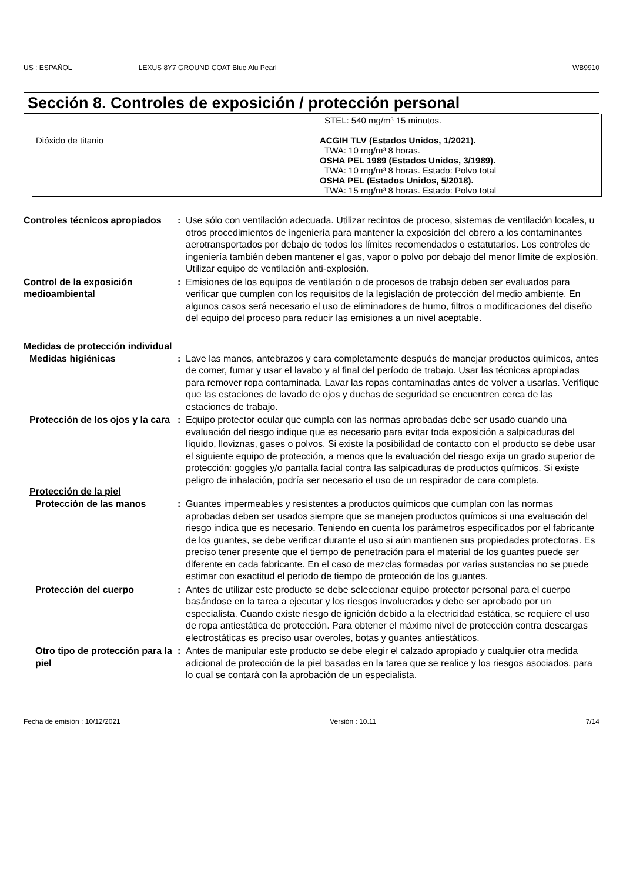US : ESPAÑOL LEXUS 8Y7 GROUND COAT Blue Alu Pearl WB9910
Sección 8. Controles de exposición / protección personal
| Dióxido de titanio | STEL: 540 mg/m³ 15 minutos. ACGIH TLV (Estados Unidos, 1/2021). TWA: 10 mg/m³ 8 horas. OSHA PEL 1989 (Estados Unidos, 3/1989). TWA: 10 mg/m³ 8 horas. Estado: Polvo total OSHA PEL (Estados Unidos, 5/2018). TWA: 15 mg/m³ 8 horas. Estado: Polvo total |
Controles técnicos apropiados
: Use sólo con ventilación adecuada. Utilizar recintos de proceso, sistemas de ventilación locales, u otros procedimientos de ingeniería para mantener la exposición del obrero a los contaminantes aerotransportados por debajo de todos los límites recomendados o estatutarios. Los controles de ingeniería también deben mantener el gas, vapor o polvo por debajo del menor límite de explosión. Utilizar equipo de ventilación anti-explosión.
Control de la exposición medioambiental
: Emisiones de los equipos de ventilación o de procesos de trabajo deben ser evaluados para verificar que cumplen con los requisitos de la legislación de protección del medio ambiente. En algunos casos será necesario el uso de eliminadores de humo, filtros o modificaciones del diseño del equipo del proceso para reducir las emisiones a un nivel aceptable.
Medidas de protección individual
Medidas higiénicas : Lave las manos, antebrazos y cara completamente después de manejar productos químicos, antes de comer, fumar y usar el lavabo y al final del período de trabajo. Usar las técnicas apropiadas para remover ropa contaminada. Lavar las ropas contaminadas antes de volver a usarlas. Verifique que las estaciones de lavado de ojos y duchas de seguridad se encuentren cerca de las estaciones de trabajo.
Protección de los ojos y la cara
: Equipo protector ocular que cumpla con las normas aprobadas debe ser usado cuando una evaluación del riesgo indique que es necesario para evitar toda exposición a salpicaduras del líquido, lloviznas, gases o polvos. Si existe la posibilidad de contacto con el producto se debe usar el siguiente equipo de protección, a menos que la evaluación del riesgo exija un grado superior de protección: goggles y/o pantalla facial contra las salpicaduras de productos químicos. Si existe peligro de inhalación, podría ser necesario el uso de un respirador de cara completa.
Protección de la piel
Protección de las manos : Guantes impermeables y resistentes a productos químicos que cumplan con las normas aprobadas deben ser usados siempre que se manejen productos químicos si una evaluación del riesgo indica que es necesario. Teniendo en cuenta los parámetros especificados por el fabricante de los guantes, se debe verificar durante el uso si aún mantienen sus propiedades protectoras. Es preciso tener presente que el tiempo de penetración para el material de los guantes puede ser diferente en cada fabricante. En el caso de mezclas formadas por varias sustancias no se puede estimar con exactitud el periodo de tiempo de protección de los guantes.
Protección del cuerpo : Antes de utilizar este producto se debe seleccionar equipo protector personal para el cuerpo basándose en la tarea a ejecutar y los riesgos involucrados y debe ser aprobado por un especialista. Cuando existe riesgo de ignición debido a la electricidad estática, se requiere el uso de ropa antiestática de protección. Para obtener el máximo nivel de protección contra descargas electrostáticas es preciso usar overoles, botas y guantes antiestáticos.
Otro tipo de protección para la piel
: Antes de manipular este producto se debe elegir el calzado apropiado y cualquier otra medida adicional de protección de la piel basadas en la tarea que se realice y los riesgos asociados, para lo cual se contará con la aprobación de un especialista.
Fecha de emisión : 10/12/2021 Versión : 10.11 7/14